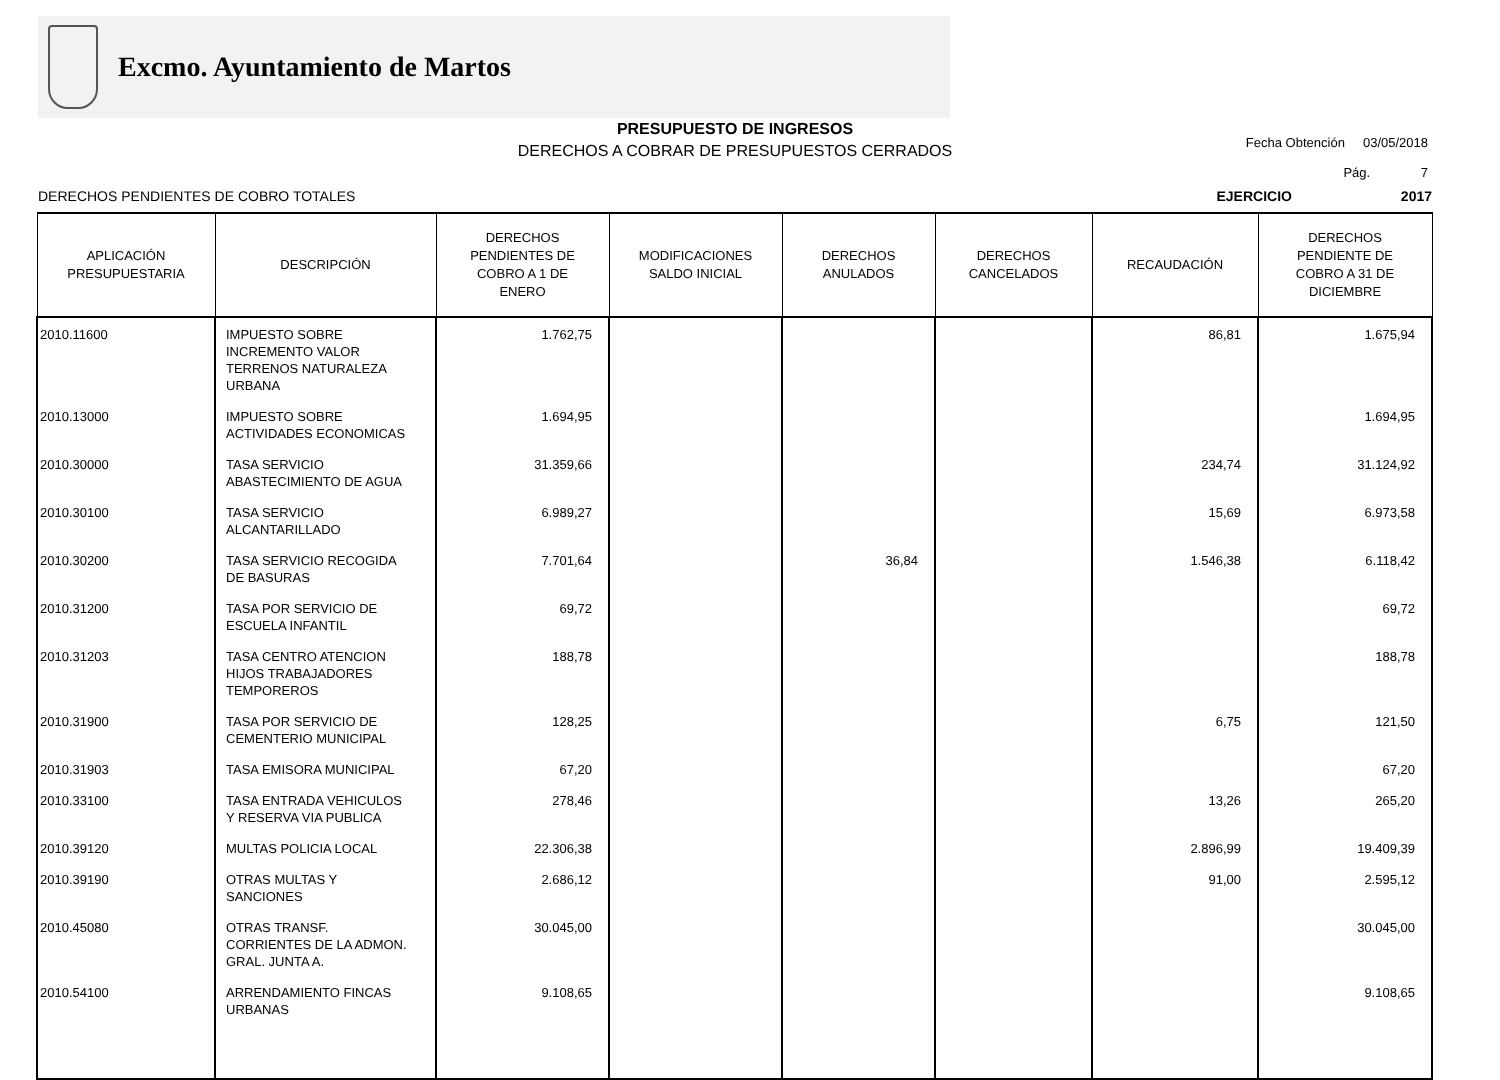Excmo. Ayuntamiento de Martos
PRESUPUESTO DE INGRESOS
DERECHOS A COBRAR DE PRESUPUESTOS CERRADOS
Fecha Obtención 03/05/2018
Pág. 7
DERECHOS PENDIENTES DE COBRO TOTALES EJERCICIO 2017
| APLICACIÓN PRESUPUESTARIA | DESCRIPCIÓN | DERECHOS PENDIENTES DE COBRO A 1 DE ENERO | MODIFICACIONES SALDO INICIAL | DERECHOS ANULADOS | DERECHOS CANCELADOS | RECAUDACIÓN | DERECHOS PENDIENTE DE COBRO A 31 DE DICIEMBRE |
| --- | --- | --- | --- | --- | --- | --- | --- |
| 2010.11600 | IMPUESTO SOBRE INCREMENTO VALOR TERRENOS NATURALEZA URBANA | 1.762,75 | | | | 86,81 | 1.675,94 |
| 2010.13000 | IMPUESTO SOBRE ACTIVIDADES ECONOMICAS | 1.694,95 | | | | | 1.694,95 |
| 2010.30000 | TASA SERVICIO ABASTECIMIENTO DE AGUA | 31.359,66 | | | | 234,74 | 31.124,92 |
| 2010.30100 | TASA SERVICIO ALCANTARILLADO | 6.989,27 | | | | 15,69 | 6.973,58 |
| 2010.30200 | TASA SERVICIO RECOGIDA DE BASURAS | 7.701,64 | | 36,84 | | 1.546,38 | 6.118,42 |
| 2010.31200 | TASA POR SERVICIO DE ESCUELA INFANTIL | 69,72 | | | | | 69,72 |
| 2010.31203 | TASA CENTRO ATENCION HIJOS TRABAJADORES TEMPOREROS | 188,78 | | | | | 188,78 |
| 2010.31900 | TASA POR SERVICIO DE CEMENTERIO MUNICIPAL | 128,25 | | | | 6,75 | 121,50 |
| 2010.31903 | TASA EMISORA MUNICIPAL | 67,20 | | | | | 67,20 |
| 2010.33100 | TASA ENTRADA VEHICULOS Y RESERVA VIA PUBLICA | 278,46 | | | | 13,26 | 265,20 |
| 2010.39120 | MULTAS POLICIA LOCAL | 22.306,38 | | | | 2.896,99 | 19.409,39 |
| 2010.39190 | OTRAS MULTAS Y SANCIONES | 2.686,12 | | | | 91,00 | 2.595,12 |
| 2010.45080 | OTRAS TRANSF. CORRIENTES DE LA ADMON. GRAL. JUNTA A. | 30.045,00 | | | | | 30.045,00 |
| 2010.54100 | ARRENDAMIENTO FINCAS URBANAS | 9.108,65 | | | | | 9.108,65 |